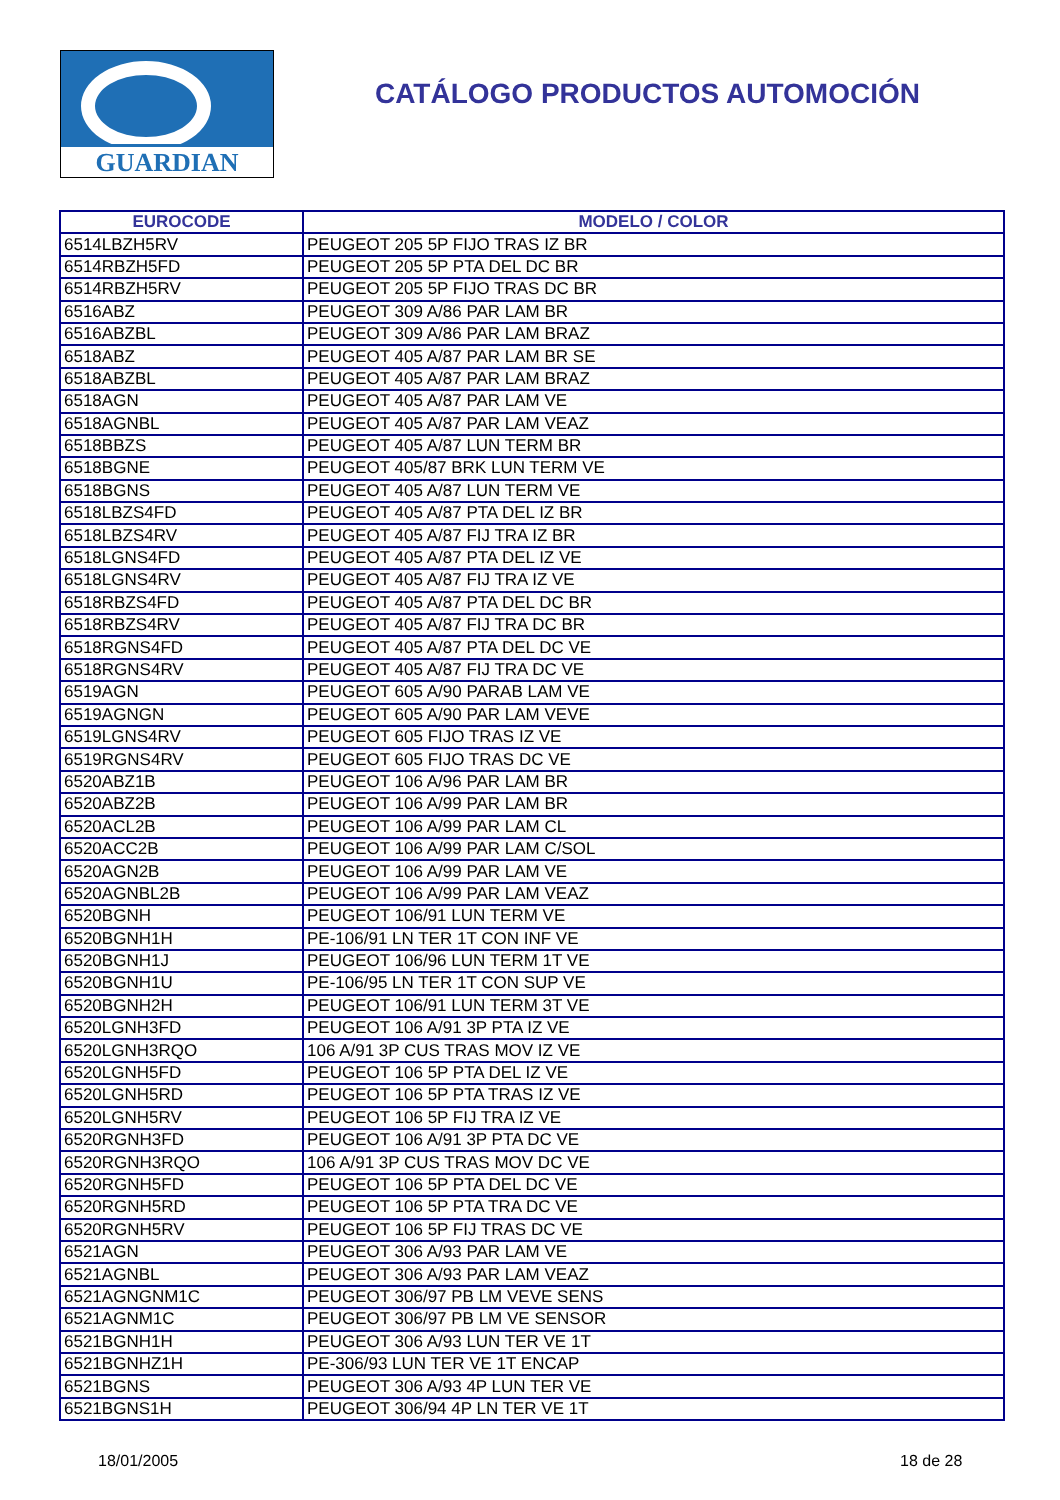GUARDIAN
CATÁLOGO PRODUCTOS AUTOMOCIÓN
| EUROCODE | MODELO / COLOR |
| --- | --- |
| 6514LBZH5RV | PEUGEOT 205 5P FIJO TRAS IZ BR |
| 6514RBZH5FD | PEUGEOT 205 5P PTA DEL DC BR |
| 6514RBZH5RV | PEUGEOT 205 5P FIJO TRAS DC BR |
| 6516ABZ | PEUGEOT 309 A/86 PAR LAM BR |
| 6516ABZBL | PEUGEOT 309 A/86 PAR LAM BRAZ |
| 6518ABZ | PEUGEOT 405 A/87 PAR LAM BR SE |
| 6518ABZBL | PEUGEOT 405 A/87 PAR LAM BRAZ |
| 6518AGN | PEUGEOT 405 A/87 PAR LAM VE |
| 6518AGNBL | PEUGEOT 405 A/87 PAR LAM VEAZ |
| 6518BBZS | PEUGEOT 405 A/87 LUN TERM BR |
| 6518BGNE | PEUGEOT 405/87 BRK LUN TERM VE |
| 6518BGNS | PEUGEOT 405 A/87 LUN TERM VE |
| 6518LBZS4FD | PEUGEOT 405 A/87 PTA DEL IZ BR |
| 6518LBZS4RV | PEUGEOT 405 A/87 FIJ TRA IZ BR |
| 6518LGNS4FD | PEUGEOT 405 A/87 PTA DEL IZ VE |
| 6518LGNS4RV | PEUGEOT 405 A/87 FIJ TRA IZ VE |
| 6518RBZS4FD | PEUGEOT 405 A/87 PTA DEL DC BR |
| 6518RBZS4RV | PEUGEOT 405 A/87 FIJ TRA DC BR |
| 6518RGNS4FD | PEUGEOT 405 A/87 PTA DEL DC VE |
| 6518RGNS4RV | PEUGEOT 405 A/87 FIJ TRA DC VE |
| 6519AGN | PEUGEOT 605 A/90 PARAB LAM VE |
| 6519AGNGN | PEUGEOT 605 A/90 PAR LAM VEVE |
| 6519LGNS4RV | PEUGEOT 605 FIJO TRAS IZ VE |
| 6519RGNS4RV | PEUGEOT 605 FIJO TRAS DC VE |
| 6520ABZ1B | PEUGEOT 106 A/96 PAR LAM BR |
| 6520ABZ2B | PEUGEOT 106 A/99 PAR LAM BR |
| 6520ACL2B | PEUGEOT 106 A/99 PAR LAM CL |
| 6520ACC2B | PEUGEOT 106 A/99 PAR LAM C/SOL |
| 6520AGN2B | PEUGEOT 106 A/99 PAR LAM VE |
| 6520AGNBL2B | PEUGEOT 106 A/99 PAR LAM VEAZ |
| 6520BGNH | PEUGEOT 106/91 LUN TERM VE |
| 6520BGNH1H | PE-106/91 LN TER 1T CON INF VE |
| 6520BGNH1J | PEUGEOT 106/96 LUN TERM 1T VE |
| 6520BGNH1U | PE-106/95 LN TER 1T CON SUP VE |
| 6520BGNH2H | PEUGEOT 106/91 LUN TERM 3T VE |
| 6520LGNH3FD | PEUGEOT 106 A/91 3P PTA IZ VE |
| 6520LGNH3RQO | 106 A/91 3P CUS TRAS MOV IZ VE |
| 6520LGNH5FD | PEUGEOT 106 5P PTA DEL IZ VE |
| 6520LGNH5RD | PEUGEOT 106 5P PTA TRAS IZ VE |
| 6520LGNH5RV | PEUGEOT 106 5P FIJ TRA IZ VE |
| 6520RGNH3FD | PEUGEOT 106 A/91 3P PTA DC VE |
| 6520RGNH3RQO | 106 A/91 3P CUS TRAS MOV DC VE |
| 6520RGNH5FD | PEUGEOT 106 5P PTA DEL DC VE |
| 6520RGNH5RD | PEUGEOT 106 5P PTA TRA DC VE |
| 6520RGNH5RV | PEUGEOT 106 5P FIJ TRAS DC VE |
| 6521AGN | PEUGEOT 306 A/93 PAR LAM VE |
| 6521AGNBL | PEUGEOT 306 A/93 PAR LAM VEAZ |
| 6521AGNGNM1C | PEUGEOT 306/97 PB LM VEVE SENS |
| 6521AGNM1C | PEUGEOT 306/97 PB LM VE SENSOR |
| 6521BGNH1H | PEUGEOT 306 A/93 LUN TER VE 1T |
| 6521BGNHZ1H | PE-306/93 LUN TER VE 1T ENCAP |
| 6521BGNS | PEUGEOT 306 A/93 4P LUN TER VE |
| 6521BGNS1H | PEUGEOT 306/94 4P LN TER VE 1T |
18/01/2005 18 de 28